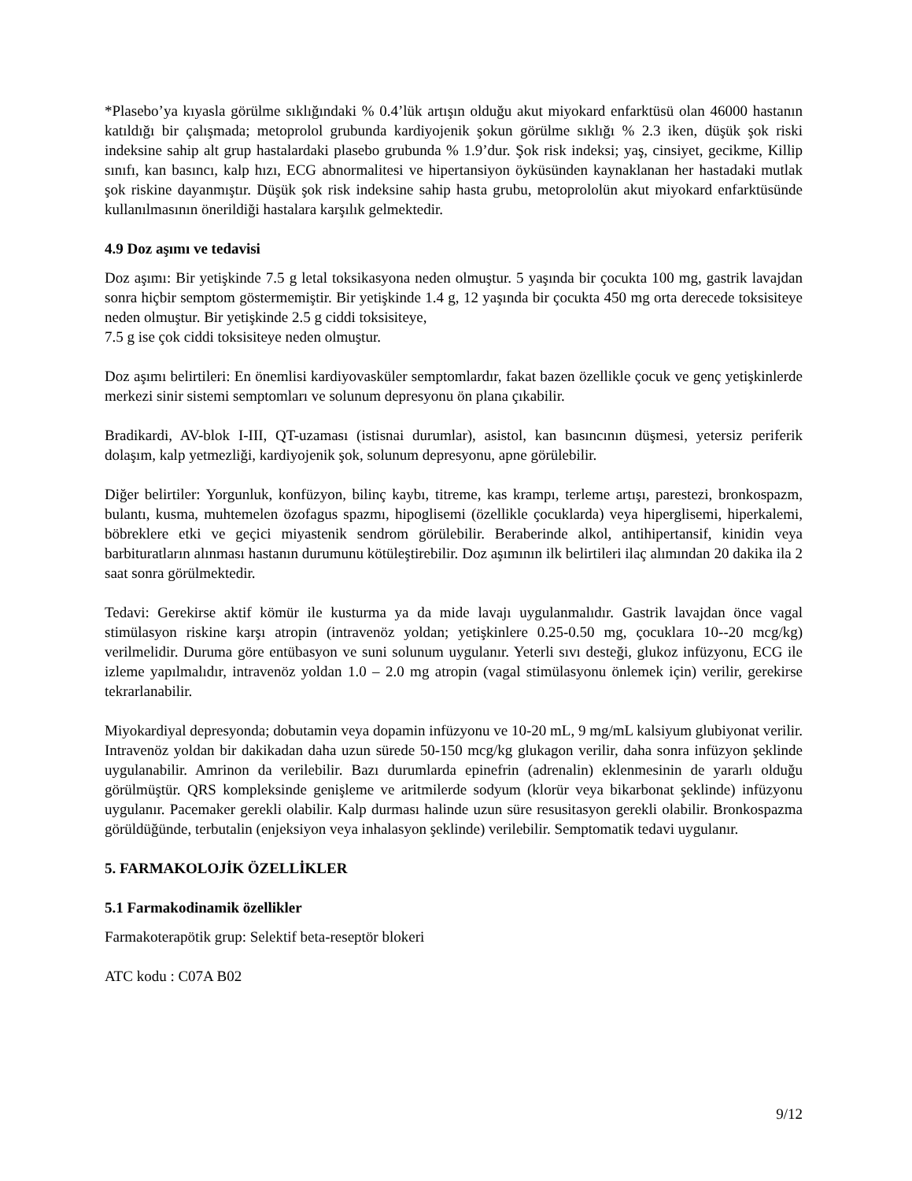*Plasebo’ya kıyasla görülme sıklığındaki % 0.4’lük artışın olduğu akut miyokard enfarktüsü olan 46000 hastanın katıldığı bir çalışmada; metoprolol grubunda kardiyojenik şokun görülme sıklığı % 2.3 iken, düşük şok riski indeksine sahip alt grup hastalardaki plasebo grubunda % 1.9’dur. Şok risk indeksi; yaş, cinsiyet, gecikme, Killip sınıfı, kan basıncı, kalp hızı, ECG abnormalitesi ve hipertansiyon öyküsünden kaynaklanan her hastadaki mutlak şok riskine dayanmıştır. Düşük şok risk indeksine sahip hasta grubu, metoprololün akut miyokard enfarktüsünde kullanılmasının önerildiği hastalara karşılık gelmektedir.
4.9 Doz aşımı ve tedavisi
Doz aşımı: Bir yetişkinde 7.5 g letal toksikasyona neden olmuştur. 5 yaşında bir çocukta 100 mg, gastrik lavajdan sonra hiçbir semptom göstermemiştir. Bir yetişkinde 1.4 g, 12 yaşında bir çocukta 450 mg orta derecede toksisiteye neden olmuştur. Bir yetişkinde 2.5 g ciddi toksisiteye,
7.5 g ise çok ciddi toksisiteye neden olmuştur.
Doz aşımı belirtileri: En önemlisi kardiyovasküler semptomlardır, fakat bazen özellikle çocuk ve genç yetişkinlerde merkezi sinir sistemi semptomları ve solunum depresyonu ön plana çıkabilir.
Bradikardi, AV-blok I-III, QT-uzaması (istisnai durumlar), asistol, kan basıncının düşmesi, yetersiz periferik dolaşım, kalp yetmezliği, kardiyojenik şok, solunum depresyonu, apne görülebilir.
Diğer belirtiler: Yorgunluk, konfüzyon, bilinç kaybı, titreme, kas krampı, terleme artışı, parestezi, bronkospazm, bulantı, kusma, muhtemelen özofagus spazmı, hipoglisemi (özellikle çocuklarda) veya hiperglisemi, hiperkalemi, böbreklere etki ve geçici miyastenik sendrom görülebilir. Beraberinde alkol, antihipertansif, kinidin veya barbituratların alınması hastanın durumunu kötüleştirebilir. Doz aşımının ilk belirtileri ilaç alımından 20 dakika ila 2 saat sonra görülmektedir.
Tedavi: Gerekirse aktif kömür ile kusturma ya da mide lavajı uygulanmalıdır. Gastrik lavajdan önce vagal stimülasyon riskine karşı atropin (intravenöz yoldan; yetişkinlere 0.25-0.50 mg, çocuklara 10--20 mcg/kg) verilmelidir. Duruma göre entübasyon ve suni solunum uygulanır. Yeterli sıvı desteği, glukoz infüzyonu, ECG ile izleme yapılmalıdır, intravenöz yoldan 1.0 – 2.0 mg atropin (vagal stimülasyonu önlemek için) verilir, gerekirse tekrarlanabilir.
Miyokardiyal depresyonda; dobutamin veya dopamin infüzyonu ve 10-20 mL, 9 mg/mL kalsiyum glubiyonat verilir. Intravenöz yoldan bir dakikadan daha uzun sürede 50-150 mcg/kg glukagon verilir, daha sonra infüzyon şeklinde uygulanabilir. Amrinon da verilebilir. Bazı durumlarda epinefrin (adrenalin) eklenmesinin de yararlı olduğu görülmüştür. QRS kompleksinde genişleme ve aritmilerde sodyum (klorür veya bikarbonat şeklinde) infüzyonu uygulanır. Pacemaker gerekli olabilir. Kalp durması halinde uzun süre resusitasyon gerekli olabilir. Bronkospazma görüldüğünde, terbutalin (enjeksiyon veya inhalasyon şeklinde) verilebilir. Semptomatik tedavi uygulanır.
5. FARMAKOLOJİK ÖZELLİKLER
5.1 Farmakodinamik özellikler
Farmakoterapötik grup: Selektif beta-reseptör blokeri
ATC kodu : C07A B02
9/12